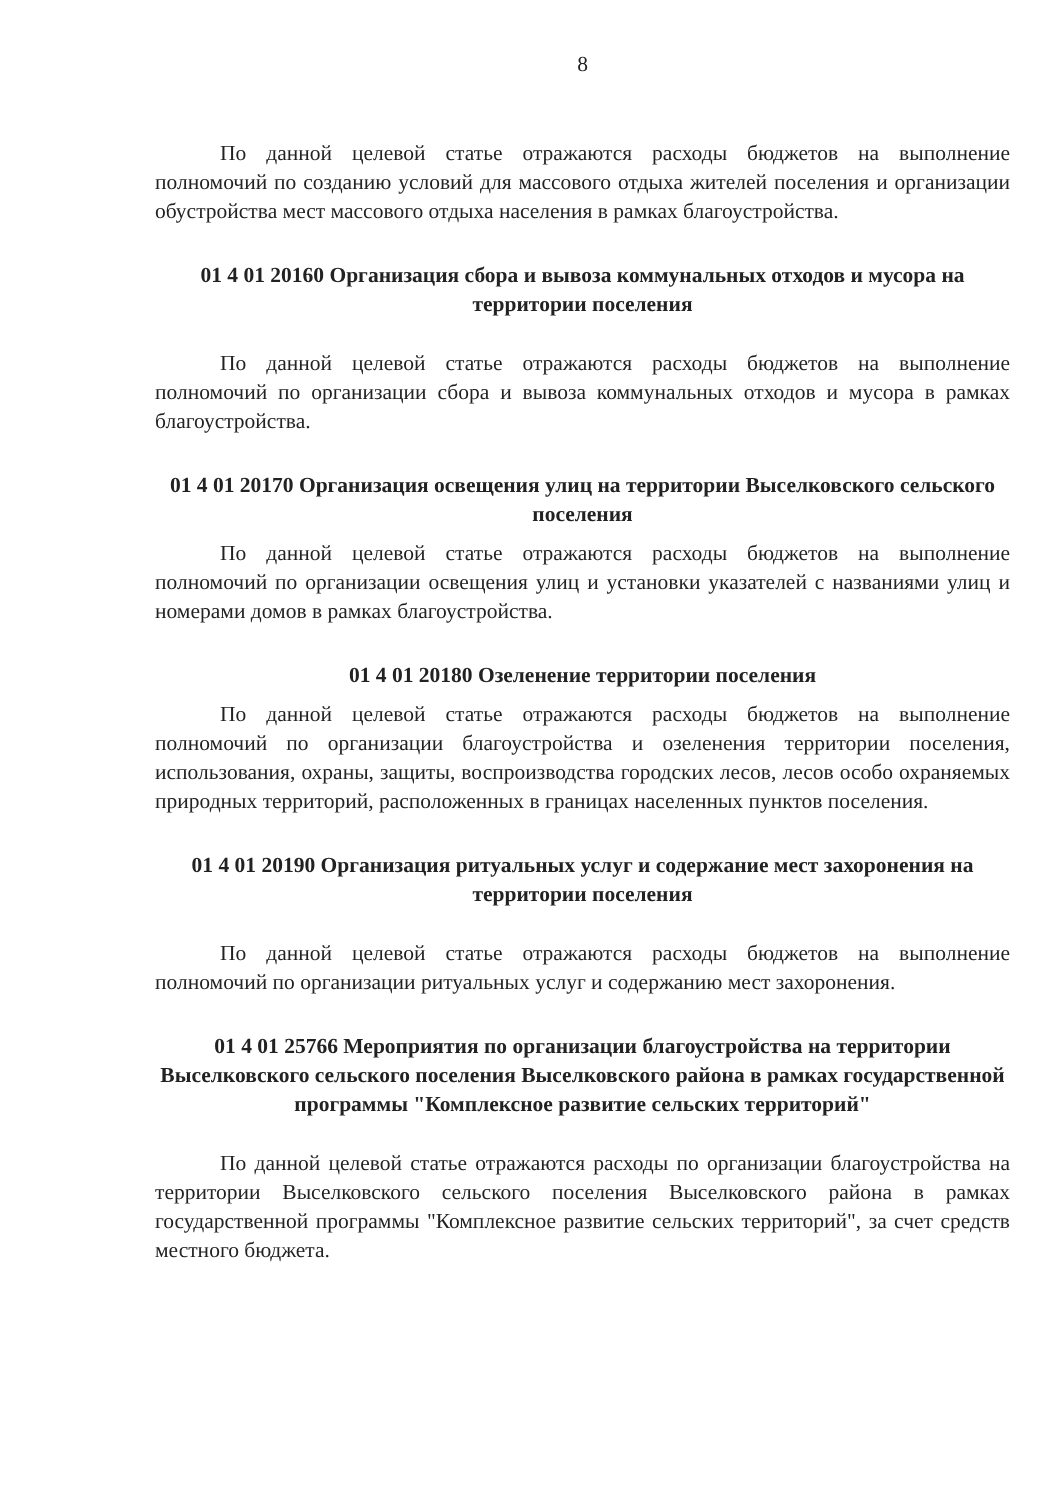8
По данной целевой статье отражаются расходы бюджетов на выполнение полномочий по созданию условий для массового отдыха жителей поселения и организации обустройства мест массового отдыха населения в рамках благоустройства.
01 4 01 20160 Организация сбора и вывоза коммунальных отходов и мусора на территории поселения
По данной целевой статье отражаются расходы бюджетов на выполнение полномочий по организации сбора и вывоза коммунальных отходов и мусора в рамках благоустройства.
01 4 01 20170 Организация освещения улиц на территории Выселковского сельского поселения
По данной целевой статье отражаются расходы бюджетов на выполнение полномочий по организации освещения улиц и установки указателей с названиями улиц и номерами домов в рамках благоустройства.
01 4 01 20180 Озеленение территории поселения
По данной целевой статье отражаются расходы бюджетов на выполнение полномочий по организации благоустройства и озеленения территории поселения, использования, охраны, защиты, воспроизводства городских лесов, лесов особо охраняемых природных территорий, расположенных в границах населенных пунктов поселения.
01 4 01 20190 Организация ритуальных услуг и содержание мест захоронения на территории поселения
По данной целевой статье отражаются расходы бюджетов на выполнение полномочий по организации ритуальных услуг и содержанию мест захоронения.
01 4 01 25766 Мероприятия по организации благоустройства на территории Выселковского сельского поселения Выселковского района в рамках государственной программы "Комплексное развитие сельских территорий"
По данной целевой статье отражаются расходы по организации благоустройства на территории Выселковского сельского поселения Выселковского района в рамках государственной программы "Комплексное развитие сельских территорий", за счет средств местного бюджета.